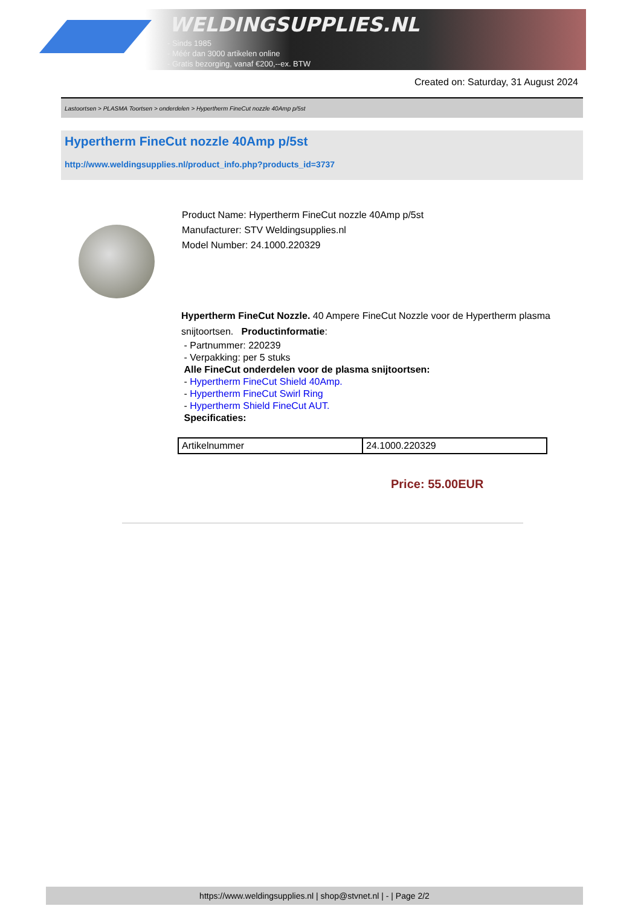WELDINGSUPPLIES.NL
- Sinds 1985
- Méér dan 3000 artikelen online
- Gratis bezorging, vanaf €200,--ex. BTW
Created on: Saturday, 31 August 2024
Lastoortsen > PLASMA Toortsen > onderdelen > Hypertherm FineCut nozzle 40Amp p/5st
Hypertherm FineCut nozzle 40Amp p/5st
http://www.weldingsupplies.nl/product_info.php?products_id=3737
Product Name: Hypertherm FineCut nozzle 40Amp p/5st
Manufacturer: STV Weldingsupplies.nl
Model Number: 24.1000.220329
Hypertherm FineCut Nozzle. 40 Ampere FineCut Nozzle voor de Hypertherm plasma snijtoortsen. Productinformatie:
- Partnummer: 220239
- Verpakking: per 5 stuks
Alle FineCut onderdelen voor de plasma snijtoortsen:
- Hypertherm FineCut Shield 40Amp.
- Hypertherm FineCut Swirl Ring
- Hypertherm Shield FineCut AUT.
Specificaties:
| Artikelnummer | 24.1000.220329 |
Price: 55.00EUR
https://www.weldingsupplies.nl | shop@stvnet.nl | - | Page 2/2